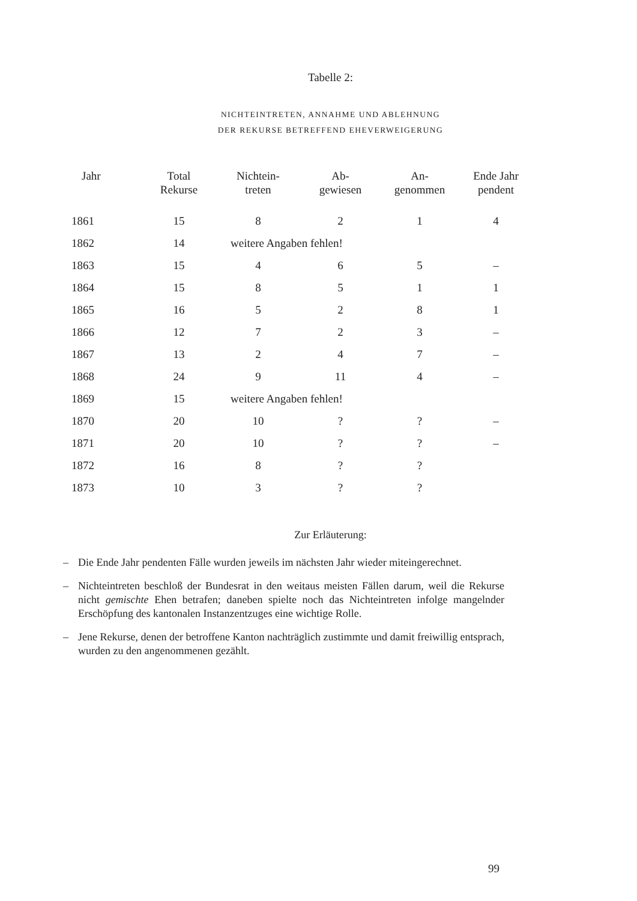Tabelle 2:
NICHTEINTRETEN, ANNAHME UND ABLEHNUNG
DER REKURSE BETREFFEND EHEVERWEIGERUNG
| Jahr | Total Rekurse | Nichtein- treten | Ab- gewiesen | An- genommen | Ende Jahr pendent |
| --- | --- | --- | --- | --- | --- |
| 1861 | 15 | 8 | 2 | 1 | 4 |
| 1862 | 14 | weitere Angaben fehlen! | | | |
| 1863 | 15 | 4 | 6 | 5 | – |
| 1864 | 15 | 8 | 5 | 1 | 1 |
| 1865 | 16 | 5 | 2 | 8 | 1 |
| 1866 | 12 | 7 | 2 | 3 | – |
| 1867 | 13 | 2 | 4 | 7 | – |
| 1868 | 24 | 9 | 11 | 4 | – |
| 1869 | 15 | weitere Angaben fehlen! | | | |
| 1870 | 20 | 10 | ? | ? | – |
| 1871 | 20 | 10 | ? | ? | – |
| 1872 | 16 | 8 | ? | ? | |
| 1873 | 10 | 3 | ? | ? | |
Zur Erläuterung:
– Die Ende Jahr pendenten Fälle wurden jeweils im nächsten Jahr wieder mitein­gerechnet.
– Nichteintreten beschloß der Bundesrat in den weitaus meisten Fällen darum, weil die Rekurse nicht gemischte Ehen betrafen; daneben spielte noch das Nicht­eintreten infolge mangelnder Erschöpfung des kantonalen Instanzentzuges eine wichtige Rolle.
– Jene Rekurse, denen der betroffene Kanton nachträglich zustimmte und damit freiwillig entsprach, wurden zu den angenommenen gezählt.
99